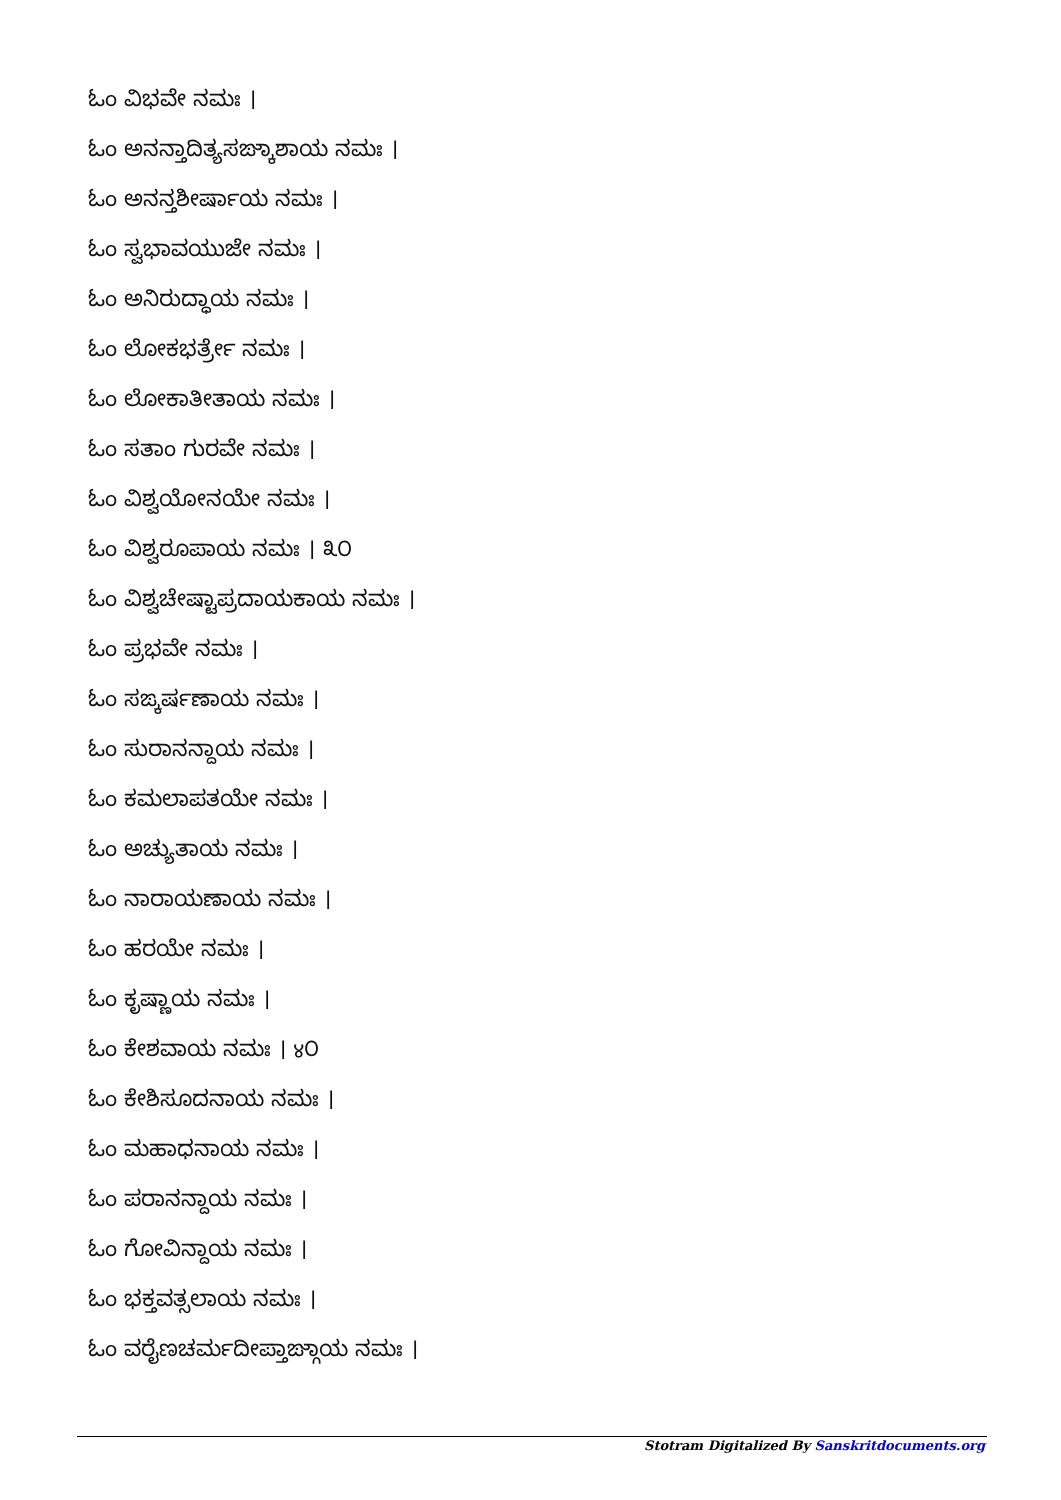ಓಂ ವಿಭವೇ ನಮಃ ।
ಓಂ ಅನನ್ತಾದಿತ್ಯಸಙ್ಕಾಶಾಯ ನಮಃ ।
ಓಂ ಅನನ್ತಶೀರ್ಷಾಯ ನಮಃ ।
ಓಂ ಸ್ವಭಾವಯುಜೇ ನಮಃ ।
ಓಂ ಅನಿರುದ್ಧಾಯ ನಮಃ ।
ಓಂ ಲೋಕಭರ್ತ್ರೇ ನಮಃ ।
ಓಂ ಲೋಕಾತೀತಾಯ ನಮಃ ।
ಓಂ ಸತಾಂ ಗುರವೇ ನಮಃ ।
ಓಂ ವಿಶ್ವಯೋನಯೇ ನಮಃ ।
ಓಂ ವಿಶ್ವರೂಪಾಯ ನಮಃ । ೩೦
ಓಂ ವಿಶ್ವಚೇಷ್ಟಾಪ್ರದಾಯಕಾಯ ನಮಃ ।
ಓಂ ಪ್ರಭವೇ ನಮಃ ।
ಓಂ ಸಙ್ಕರ್ಷಣಾಯ ನಮಃ ।
ಓಂ ಸುರಾನನ್ದಾಯ ನಮಃ ।
ಓಂ ಕಮಲಾಪತಯೇ ನಮಃ ।
ಓಂ ಅಚ್ಯುತಾಯ ನಮಃ ।
ಓಂ ನಾರಾಯಣಾಯ ನಮಃ ।
ಓಂ ಹರಯೇ ನಮಃ ।
ಓಂ ಕೃಷ್ಣಾಯ ನಮಃ ।
ಓಂ ಕೇಶವಾಯ ನಮಃ । ४೦
ಓಂ ಕೇಶಿಸೂದನಾಯ ನಮಃ ।
ಓಂ ಮಹಾಧನಾಯ ನಮಃ ।
ಓಂ ಪರಾನನ್ದಾಯ ನಮಃ ।
ಓಂ ಗೋವಿನ್ದಾಯ ನಮಃ ।
ಓಂ ಭಕ್ತವತ್ಸಲಾಯ ನಮಃ ।
ಓಂ ವರೈಣಚರ್ಮದೀಪ್ತಾಙ್ಗಾಯ ನಮಃ ।
Stotram Digitalized By Sanskritdocuments.org